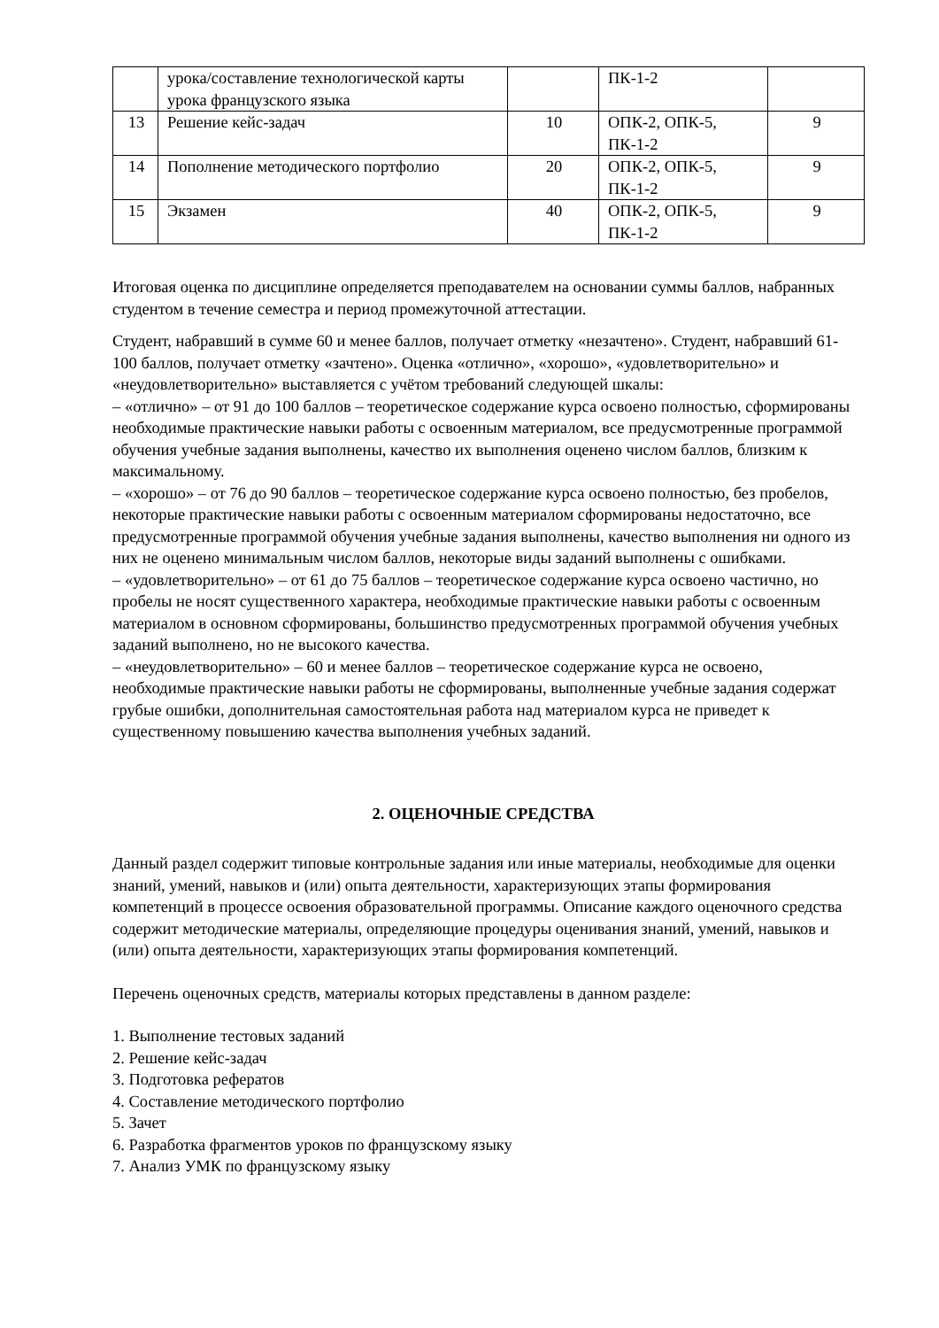| | урока/составление технологической карты урока французского языка | | ПК-1-2 | |
| 13 | Решение кейс-задач | 10 | ОПК-2, ОПК-5, ПК-1-2 | 9 |
| 14 | Пополнение методического портфолио | 20 | ОПК-2, ОПК-5, ПК-1-2 | 9 |
| 15 | Экзамен | 40 | ОПК-2, ОПК-5, ПК-1-2 | 9 |
Итоговая оценка по дисциплине определяется преподавателем на основании суммы баллов, набранных студентом в течение семестра и период промежуточной аттестации.
Студент, набравший в сумме 60 и менее баллов, получает отметку «незачтено». Студент, набравший 61-100 баллов, получает отметку «зачтено». Оценка «отлично», «хорошо», «удовлетворительно» и «неудовлетворительно» выставляется с учётом требований следующей шкалы:
– «отлично» – от 91 до 100 баллов – теоретическое содержание курса освоено полностью, сформированы необходимые практические навыки работы с освоенным материалом, все предусмотренные программой обучения учебные задания выполнены, качество их выполнения оценено числом баллов, близким к максимальному.
– «хорошо» – от 76 до 90 баллов – теоретическое содержание курса освоено полностью, без пробелов, некоторые практические навыки работы с освоенным материалом сформированы недостаточно, все предусмотренные программой обучения учебные задания выполнены, качество выполнения ни одного из них не оценено минимальным числом баллов, некоторые виды заданий выполнены с ошибками.
– «удовлетворительно» – от 61 до 75 баллов – теоретическое содержание курса освоено частично, но пробелы не носят существенного характера, необходимые практические навыки работы с освоенным материалом в основном сформированы, большинство предусмотренных программой обучения учебных заданий выполнено, но не высокого качества.
– «неудовлетворительно» – 60 и менее баллов – теоретическое содержание курса не освоено, необходимые практические навыки работы не сформированы, выполненные учебные задания содержат грубые ошибки, дополнительная самостоятельная работа над материалом курса не приведет к существенному повышению качества выполнения учебных заданий.
2. ОЦЕНОЧНЫЕ СРЕДСТВА
Данный раздел содержит типовые контрольные задания или иные материалы, необходимые для оценки знаний, умений, навыков и (или) опыта деятельности, характеризующих этапы формирования компетенций в процессе освоения образовательной программы. Описание каждого оценочного средства содержит методические материалы, определяющие процедуры оценивания знаний, умений, навыков и (или) опыта деятельности, характеризующих этапы формирования компетенций.
Перечень оценочных средств, материалы которых представлены в данном разделе:
1. Выполнение тестовых заданий
2. Решение кейс-задач
3. Подготовка рефератов
4. Составление методического портфолио
5. Зачет
6. Разработка фрагментов уроков по французскому языку
7. Анализ УМК по французскому языку